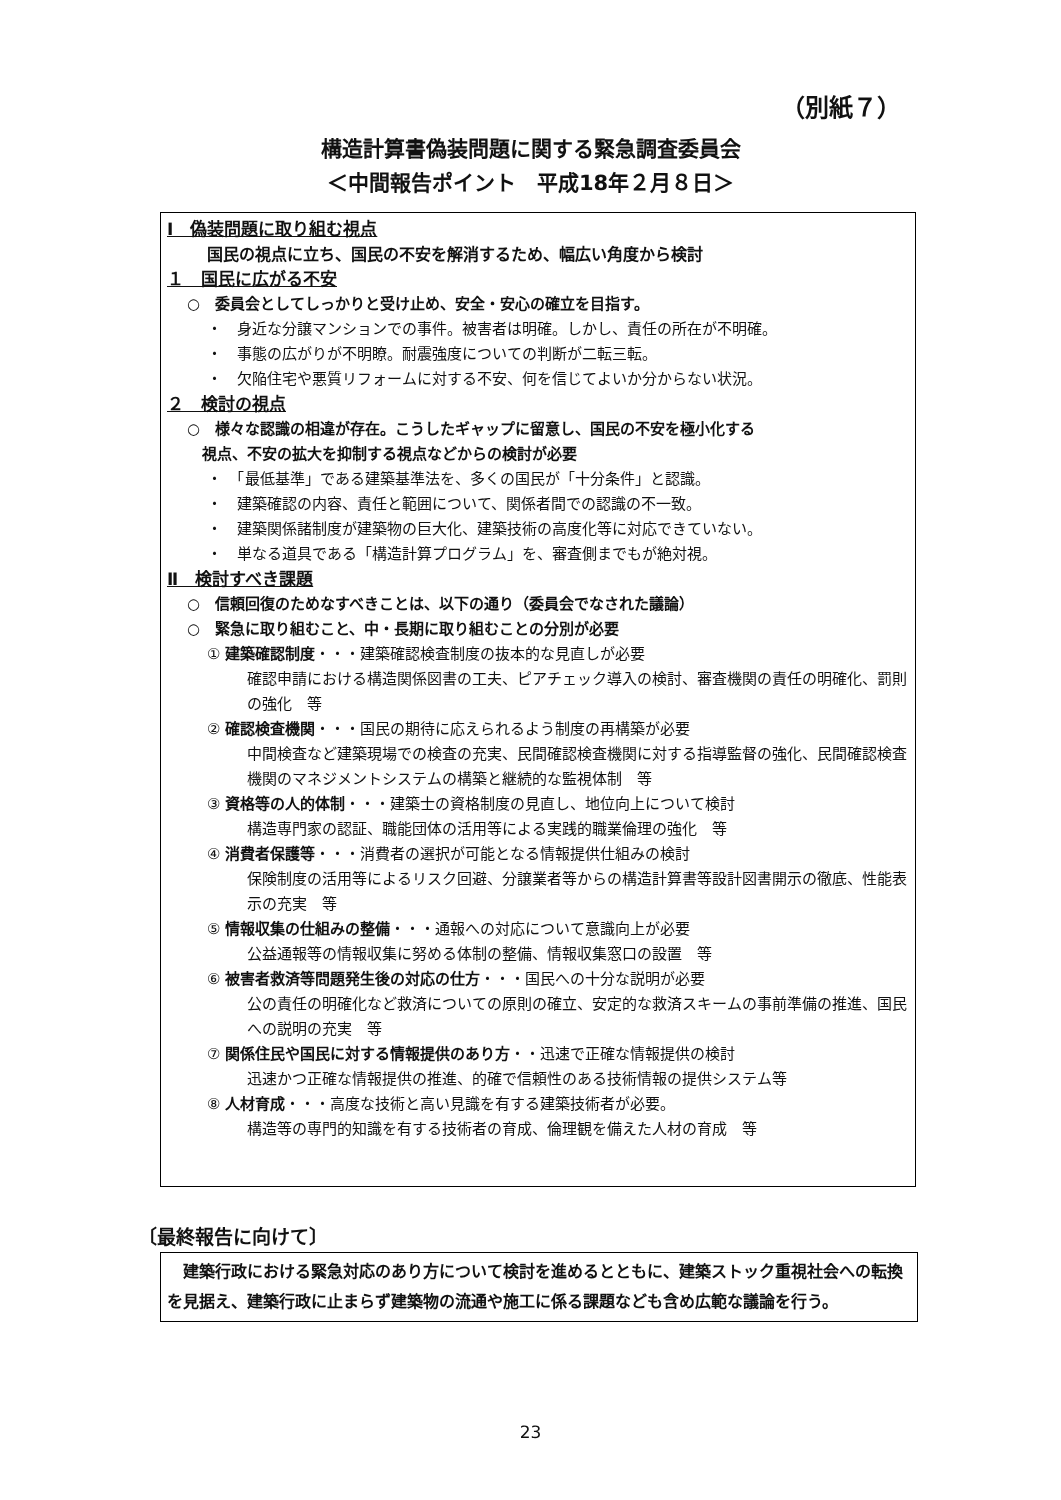（別紙７）
構造計算書偽装問題に関する緊急調査委員会
＜中間報告ポイント　平成18年２月８日＞
Ⅰ　偽装問題に取り組む視点
国民の視点に立ち、国民の不安を解消するため、幅広い角度から検討
１　国民に広がる不安
○　委員会としてしっかりと受け止め、安全・安心の確立を目指す。
・　身近な分譲マンションでの事件。被害者は明確。しかし、責任の所在が不明確。
・　事態の広がりが不明瞭。耐震強度についての判断が二転三転。
・　欠陥住宅や悪質リフォームに対する不安、何を信じてよいか分からない状況。
２　検討の視点
○　様々な認識の相違が存在。こうしたギャップに留意し、国民の不安を極小化する
　視点、不安の拡大を抑制する視点などからの検討が必要
・　「最低基準」である建築基準法を、多くの国民が「十分条件」と認識。
・　建築確認の内容、責任と範囲について、関係者間での認識の不一致。
・　建築関係諸制度が建築物の巨大化、建築技術の高度化等に対応できていない。
・　単なる道具である「構造計算プログラム」を、審査側までもが絶対視。
Ⅱ　検討すべき課題
○　信頼回復のためなすべきことは、以下の通り（委員会でなされた議論）
○　緊急に取り組むこと、中・長期に取り組むことの分別が必要
① 建築確認制度・・・建築確認検査制度の抜本的な見直しが必要
確認申請における構造関係図書の工夫、ピアチェック導入の検討、審査機関の責任の明確化、罰則の強化　等
② 確認検査機関・・・国民の期待に応えられるよう制度の再構築が必要
中間検査など建築現場での検査の充実、民間確認検査機関に対する指導監督の強化、民間確認検査機関のマネジメントシステムの構築と継続的な監視体制　等
③ 資格等の人的体制・・・建築士の資格制度の見直し、地位向上について検討
構造専門家の認証、職能団体の活用等による実践的職業倫理の強化　等
④ 消費者保護等・・・消費者の選択が可能となる情報提供仕組みの検討
保険制度の活用等によるリスク回避、分譲業者等からの構造計算書等設計図書開示の徹底、性能表示の充実　等
⑤ 情報収集の仕組みの整備・・・通報への対応について意識向上が必要
公益通報等の情報収集に努める体制の整備、情報収集窓口の設置　等
⑥ 被害者救済等問題発生後の対応の仕方・・・国民への十分な説明が必要
公の責任の明確化など救済についての原則の確立、安定的な救済スキームの事前準備の推進、国民への説明の充実　等
⑦ 関係住民や国民に対する情報提供のあり方・・迅速で正確な情報提供の検討
迅速かつ正確な情報提供の推進、的確で信頼性のある技術情報の提供システム等
⑧ 人材育成・・・高度な技術と高い見識を有する建築技術者が必要。
構造等の専門的知識を有する技術者の育成、倫理観を備えた人材の育成　等
〔最終報告に向けて〕
　建築行政における緊急対応のあり方について検討を進めるとともに、建築ストック重視社会への転換を見据え、建築行政に止まらず建築物の流通や施工に係る課題なども含め広範な議論を行う。
23